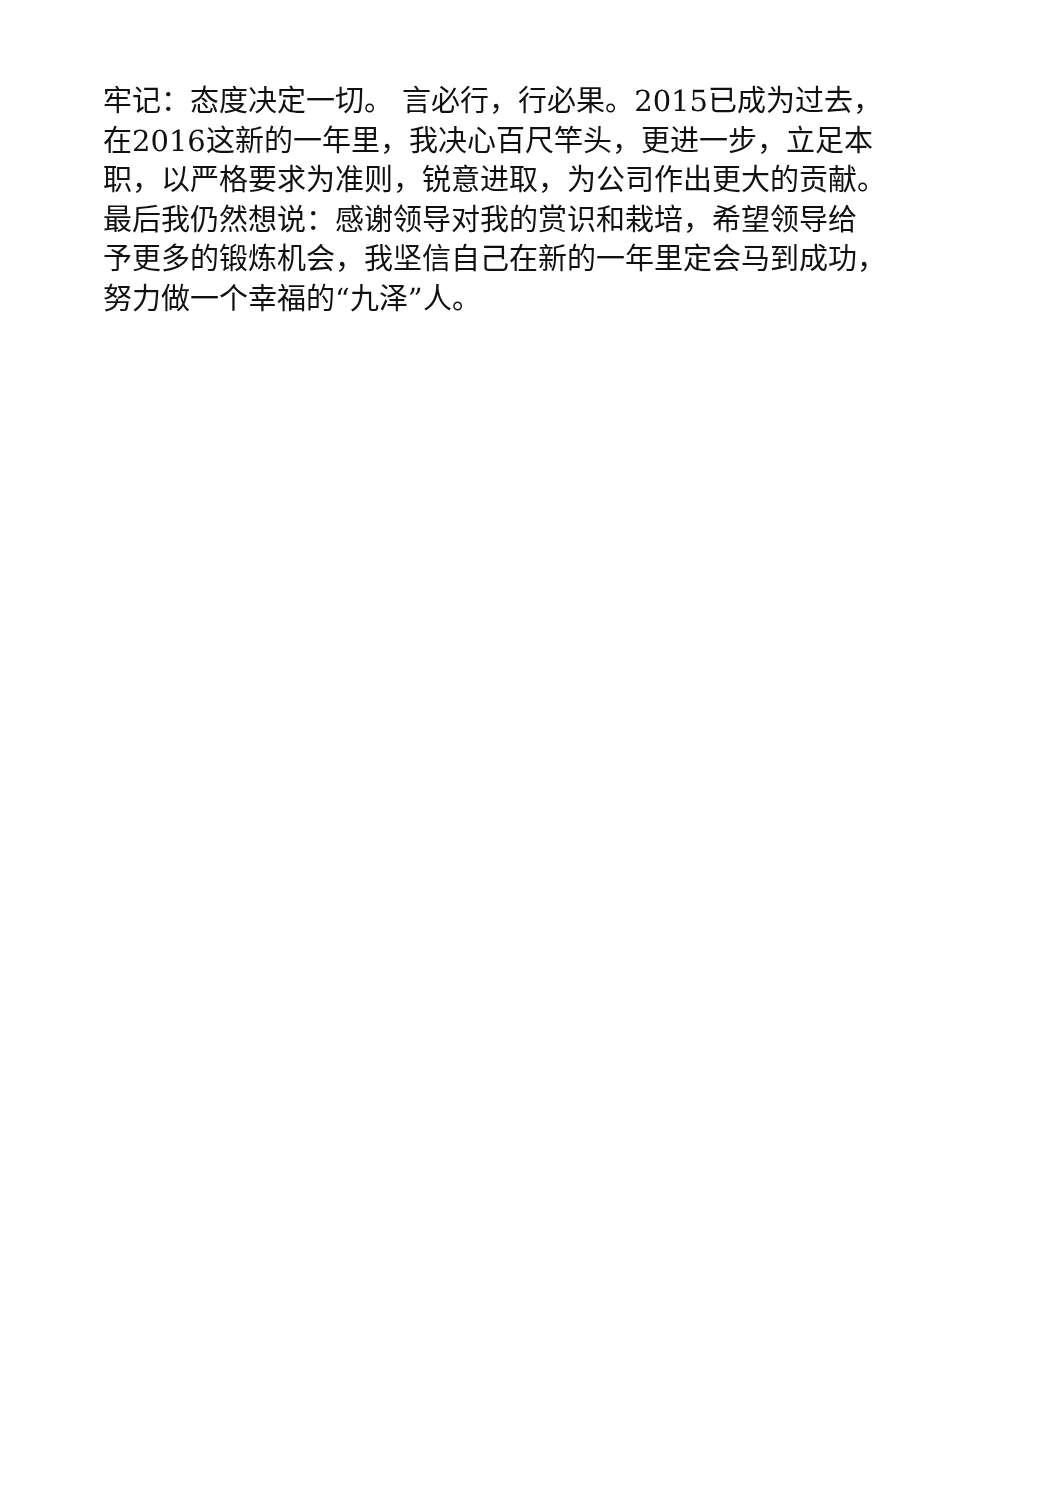牢记：态度决定一切。 言必行，行必果。2015已成为过去，
在2016这新的一年里，我决心百尺竿头，更进一步，立足本
职，以严格要求为准则，锐意进取，为公司作出更大的贡献。
最后我仍然想说：感谢领导对我的赏识和栽培，希望领导给
予更多的锻炼机会，我坚信自己在新的一年里定会马到成功，
努力做一个幸福的“九泽”人。